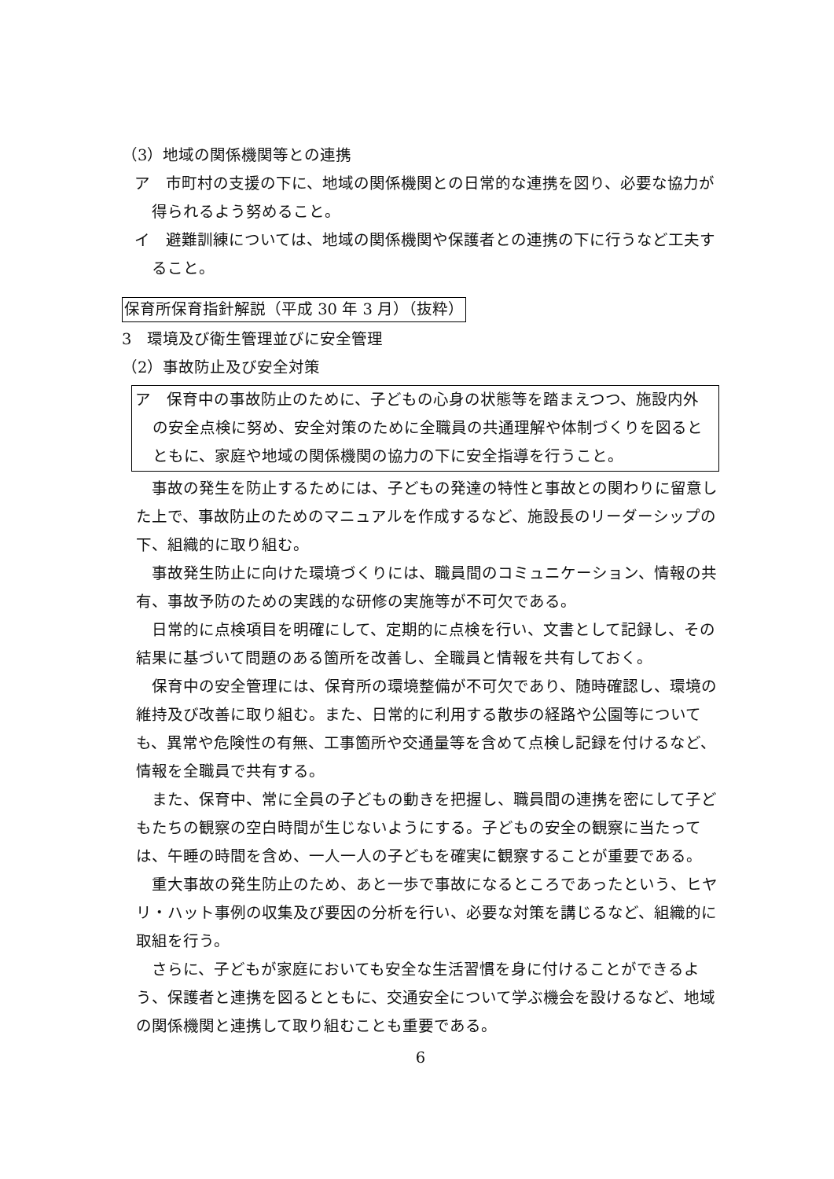（3）地域の関係機関等との連携
ア　市町村の支援の下に、地域の関係機関との日常的な連携を図り、必要な協力が得られるよう努めること。
イ　避難訓練については、地域の関係機関や保護者との連携の下に行うなど工夫すること。
保育所保育指針解説（平成 30 年 3 月）（抜粋）
3　環境及び衛生管理並びに安全管理
（2）事故防止及び安全対策
ア　保育中の事故防止のために、子どもの心身の状態等を踏まえつつ、施設内外の安全点検に努め、安全対策のために全職員の共通理解や体制づくりを図るとともに、家庭や地域の関係機関の協力の下に安全指導を行うこと。
事故の発生を防止するためには、子どもの発達の特性と事故との関わりに留意した上で、事故防止のためのマニュアルを作成するなど、施設長のリーダーシップの下、組織的に取り組む。
事故発生防止に向けた環境づくりには、職員間のコミュニケーション、情報の共有、事故予防のための実践的な研修の実施等が不可欠である。
日常的に点検項目を明確にして、定期的に点検を行い、文書として記録し、その結果に基づいて問題のある箇所を改善し、全職員と情報を共有しておく。
保育中の安全管理には、保育所の環境整備が不可欠であり、随時確認し、環境の維持及び改善に取り組む。また、日常的に利用する散歩の経路や公園等についても、異常や危険性の有無、工事箇所や交通量等を含めて点検し記録を付けるなど、情報を全職員で共有する。
また、保育中、常に全員の子どもの動きを把握し、職員間の連携を密にして子どもたちの観察の空白時間が生じないようにする。子どもの安全の観察に当たっては、午睡の時間を含め、一人一人の子どもを確実に観察することが重要である。
重大事故の発生防止のため、あと一歩で事故になるところであったという、ヒヤリ・ハット事例の収集及び要因の分析を行い、必要な対策を講じるなど、組織的に取組を行う。
さらに、子どもが家庭においても安全な生活習慣を身に付けることができるよう、保護者と連携を図るとともに、交通安全について学ぶ機会を設けるなど、地域の関係機関と連携して取り組むことも重要である。
6